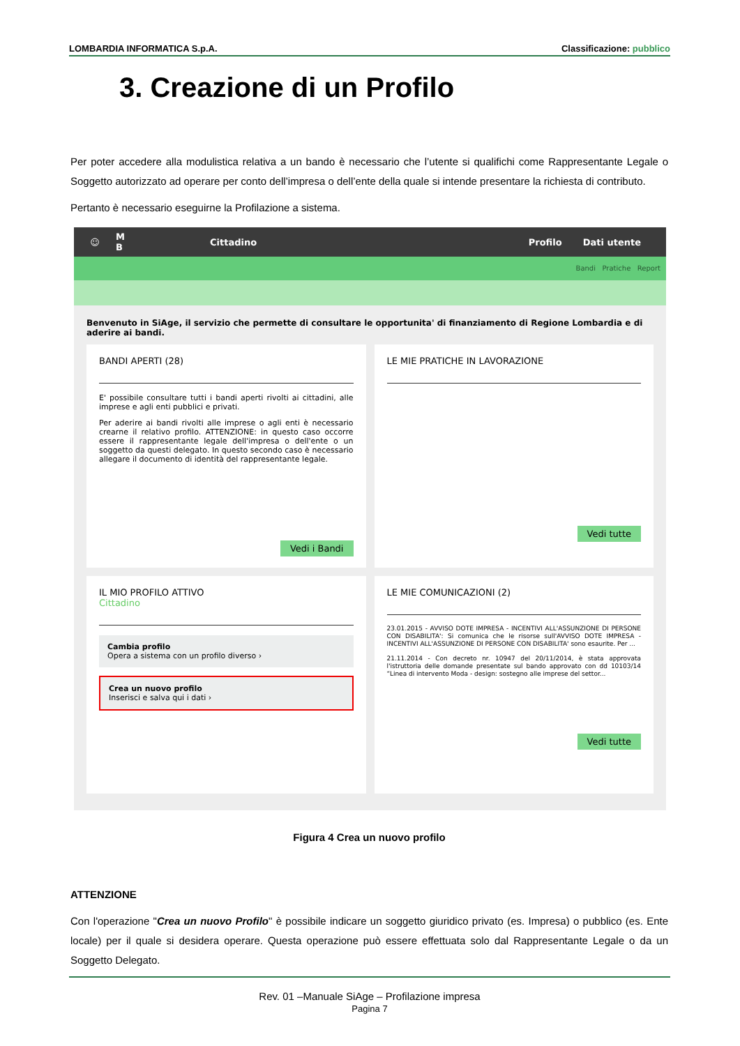LOMBARDIA INFORMATICA S.p.A. Classificazione: pubblico
3. Creazione di un Profilo
Per poter accedere alla modulistica relativa a un bando è necessario che l’utente si qualifichi come Rappresentante Legale o Soggetto autorizzato ad operare per conto dell’impresa o dell’ente della quale si intende presentare la richiesta di contributo.
Pertanto è necessario eseguirne la Profilazione a sistema.
☺ M
B Cittadino Profilo Dati utente
Bandi Pratiche Report
Benvenuto in SiAge, il servizio che permette di consultare le opportunita' di finanziamento di Regione Lombardia e di aderire ai bandi.
BANDI APERTI (28)
E' possibile consultare tutti i bandi aperti rivolti ai cittadini, alle imprese e agli enti pubblici e privati.
Per aderire ai bandi rivolti alle imprese o agli enti è necessario crearne il relativo profilo. ATTENZIONE: in questo caso occorre essere il rappresentante legale dell'impresa o dell'ente o un soggetto da questi delegato. In questo secondo caso è necessario allegare il documento di identità del rappresentante legale.
Vedi i Bandi
LE MIE PRATICHE IN LAVORAZIONE
Vedi tutte
IL MIO PROFILO ATTIVO
Cittadino
Cambia profilo
Opera a sistema con un profilo diverso ›
Crea un nuovo profilo
Inserisci e salva qui i dati ›
LE MIE COMUNICAZIONI (2)
23.01.2015 - AVVISO DOTE IMPRESA - INCENTIVI ALL'ASSUNZIONE DI PERSONE CON DISABILITA': Si comunica che le risorse sull'AVVISO DOTE IMPRESA - INCENTIVI ALL'ASSUNZIONE DI PERSONE CON DISABILITA' sono esaurite. Per ...
21.11.2014 - Con decreto nr. 10947 del 20/11/2014, è stata approvata l'istruttoria delle domande presentate sul bando approvato con dd 10103/14 “Linea di intervento Moda - design: sostegno alle imprese del settor...
Vedi tutte
Figura 4 Crea un nuovo profilo
ATTENZIONE
Con l'operazione "Crea un nuovo Profilo" è possibile indicare un soggetto giuridico privato (es. Impresa) o pubblico (es. Ente locale) per il quale si desidera operare. Questa operazione può essere effettuata solo dal Rappresentante Legale o da un Soggetto Delegato.
Rev. 01 –Manuale SiAge – Profilazione impresa
Pagina 7